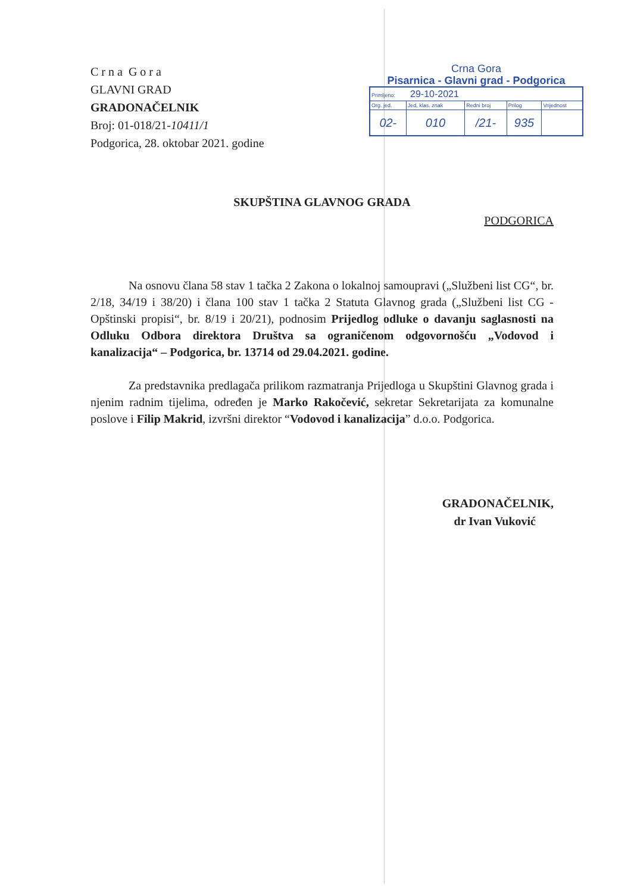C r n a G o r a
GLAVNI GRAD
GRADONAČELNIK
Broj: 01-018/21-10411/1
Podgorica, 28. oktobar 2021. godine
Crna Gora
Pisarnica - Glavni grad - Podgorica
| Primljeno: 29-10-2021 | | | | |
| Org. jed. | Jed. klas. znak | Redni broj | Prilog | Vrijednost |
| 02- | 010 | /21- | 935 | |
SKUPŠTINA GLAVNOG GRADA
PODGORICA
Na osnovu člana 58 stav 1 tačka 2 Zakona o lokalnoj samoupravi („Službeni list CG“, br. 2/18, 34/19 i 38/20) i člana 100 stav 1 tačka 2 Statuta Glavnog grada („Službeni list CG - Opštinski propisi“, br. 8/19 i 20/21), podnosim Prijedlog odluke o davanju saglasnosti na Odluku Odbora direktora Društva sa ograničenom odgovornošću „Vodovod i kanalizacija“ – Podgorica, br. 13714 od 29.04.2021. godine.
Za predstavnika predlagača prilikom razmatranja Prijedloga u Skupštini Glavnog grada i njenim radnim tijelima, određen je Marko Rakočević, sekretar Sekretarijata za komunalne poslove i Filip Makrid, izvršni direktor “Vodovod i kanalizacija” d.o.o. Podgorica.
GRADONAČELNIK,
dr Ivan Vuković